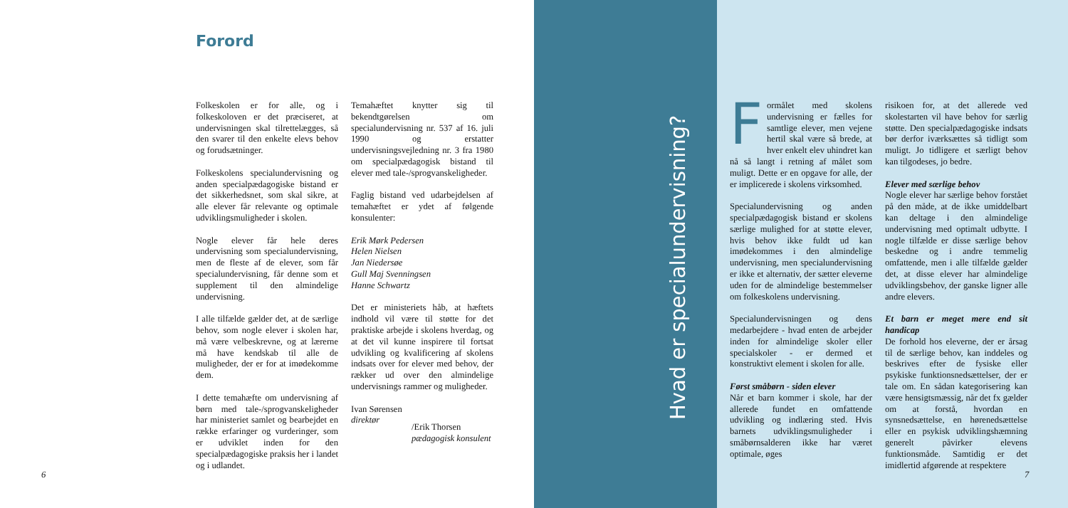Forord
Folkeskolen er for alle, og i folkeskoloven er det præciseret, at undervisningen skal tilrettelægges, så den svarer til den enkelte elevs behov og forudsætninger.
Folkeskolens specialundervisning og anden specialpædagogiske bistand er det sikkerhedsnet, som skal sikre, at alle elever får relevante og optimale udviklingsmuligheder i skolen.
Nogle elever får hele deres undervisning som specialundervisning, men de fleste af de elever, som får specialundervisning, får denne som et supplement til den almindelige undervisning.
I alle tilfælde gælder det, at de særlige behov, som nogle elever i skolen har, må være velbeskrevne, og at lærerne må have kendskab til alle de muligheder, der er for at imødekomme dem.
I dette temahæfte om undervisning af børn med tale-/sprogvanskeligheder har ministeriet samlet og bearbejdet en række erfaringer og vurderinger, som er udviklet inden for den specialpædagogiske praksis her i landet og i udlandet.
Temahæftet knytter sig til bekendtgørelsen om specialundervisning nr. 537 af 16. juli 1990 og erstatter undervisningsvejledning nr. 3 fra 1980 om specialpædagogisk bistand til elever med tale-/sprogvanskeligheder.
Faglig bistand ved udarbejdelsen af temahæftet er ydet af følgende konsulenter:
Erik Mørk Pedersen
Helen Nielsen
Jan Niedersøe
Gull Maj Svenningsen
Hanne Schwartz
Det er ministeriets håb, at hæftets indhold vil være til støtte for det praktiske arbejde i skolens hverdag, og at det vil kunne inspirere til fortsat udvikling og kvalificering af skolens indsats over for elever med behov, der rækker ud over den almindelige undervisnings rammer og muligheder.
Ivan Sørensen
direktør
/Erik Thorsen
pædagogisk konsulent
6
Hvad er specialundervisning?
Formålet med skolens undervisning er fælles for samtlige elever, men vejene hertil skal være så brede, at hver enkelt elev uhindret kan nå så langt i retning af målet som muligt. Dette er en opgave for alle, der er implicerede i skolens virksomhed.
Specialundervisning og anden specialpædagogisk bistand er skolens særlige mulighed for at støtte elever, hvis behov ikke fuldt ud kan imødekommes i den almindelige undervisning, men specialundervisning er ikke et alternativ, der sætter eleverne uden for de almindelige bestemmelser om folkeskolens undervisning.
Specialundervisningen og dens medarbejdere - hvad enten de arbejder inden for almindelige skoler eller specialskoler - er dermed et konstruktivt element i skolen for alle.
Først småbørn - siden elever
Når et barn kommer i skole, har der allerede fundet en omfattende udvikling og indlæring sted. Hvis barnets udviklingsmuligheder i småbørnsalderen ikke har været optimale, øges
risikoen for, at det allerede ved skolestarten vil have behov for særlig støtte. Den specialpædagogiske indsats bør derfor iværksættes så tidligt som muligt. Jo tidligere et særligt behov kan tilgodeses, jo bedre.
Elever med særlige behov
Nogle elever har særlige behov forstået på den måde, at de ikke umiddelbart kan deltage i den almindelige undervisning med optimalt udbytte. I nogle tilfælde er disse særlige behov beskedne og i andre temmelig omfattende, men i alle tilfælde gælder det, at disse elever har almindelige udviklingsbehov, der ganske ligner alle andre elevers.
Et barn er meget mere end sit handicap
De forhold hos eleverne, der er årsag til de særlige behov, kan inddeles og beskrives efter de fysiske eller psykiske funktionsnedsættelser, der er tale om. En sådan kategorisering kan være hensigtsmæssig, når det fx gælder om at forstå, hvordan en synsnedsættelse, en hørenedsættelse eller en psykisk udviklingshæmning generelt påvirker elevens funktionsmåde. Samtidig er det imidlertid afgørende at respektere
7